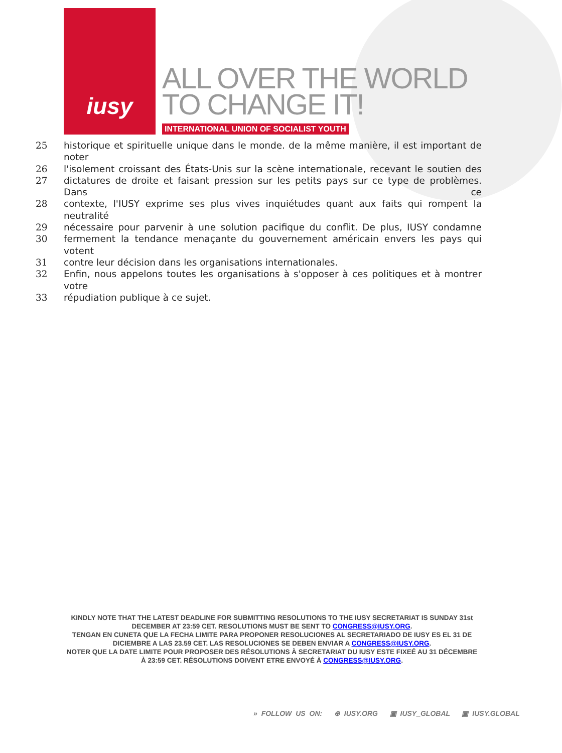iusy
ALL OVER THE WORLD
TO CHANGE IT!
INTERNATIONAL UNION OF SOCIALIST YOUTH
25 historique et spirituelle unique dans le monde. de la même manière, il est important de noter
26 l'isolement croissant des États-Unis sur la scène internationale, recevant le soutien des
27 dictatures de droite et faisant pression sur les petits pays sur ce type de problèmes. Dans ce
28 contexte, l'IUSY exprime ses plus vives inquiétudes quant aux faits qui rompent la neutralité
29 nécessaire pour parvenir à une solution pacifique du conflit. De plus, IUSY condamne
30 fermement la tendance menaçante du gouvernement américain envers les pays qui votent
31 contre leur décision dans les organisations internationales.
32 Enfin, nous appelons toutes les organisations à s'opposer à ces politiques et à montrer votre
33 répudiation publique à ce sujet.
KINDLY NOTE THAT THE LATEST DEADLINE FOR SUBMITTING RESOLUTIONS TO THE IUSY SECRETARIAT IS SUNDAY 31st DECEMBER AT 23:59 CET. RESOLUTIONS MUST BE SENT TO CONGRESS@IUSY.ORG.
TENGAN EN CUNETA QUE LA FECHA LIMITE PARA PROPONER RESOLUCIONES AL SECRETARIADO DE IUSY ES EL 31 DE DICIEMBRE A LAS 23.59 CET. LAS RESOLUCIONES SE DEBEN ENVIAR A CONGRESS@IUSY.ORG.
NOTER QUE LA DATE LIMITE POUR PROPOSER DES RÉSOLUTIONS À SECRETARIAT DU IUSY ESTE FIXEÉ AU 31 DÉCEMBRE À 23:59 CET. RÉSOLUTIONS DOIVENT ETRE ENVOYÉ À CONGRESS@IUSY.ORG.
» FOLLOW US ON: ⊕ IUSY.ORG ▣ IUSY_GLOBAL ▣ IUSY.GLOBAL